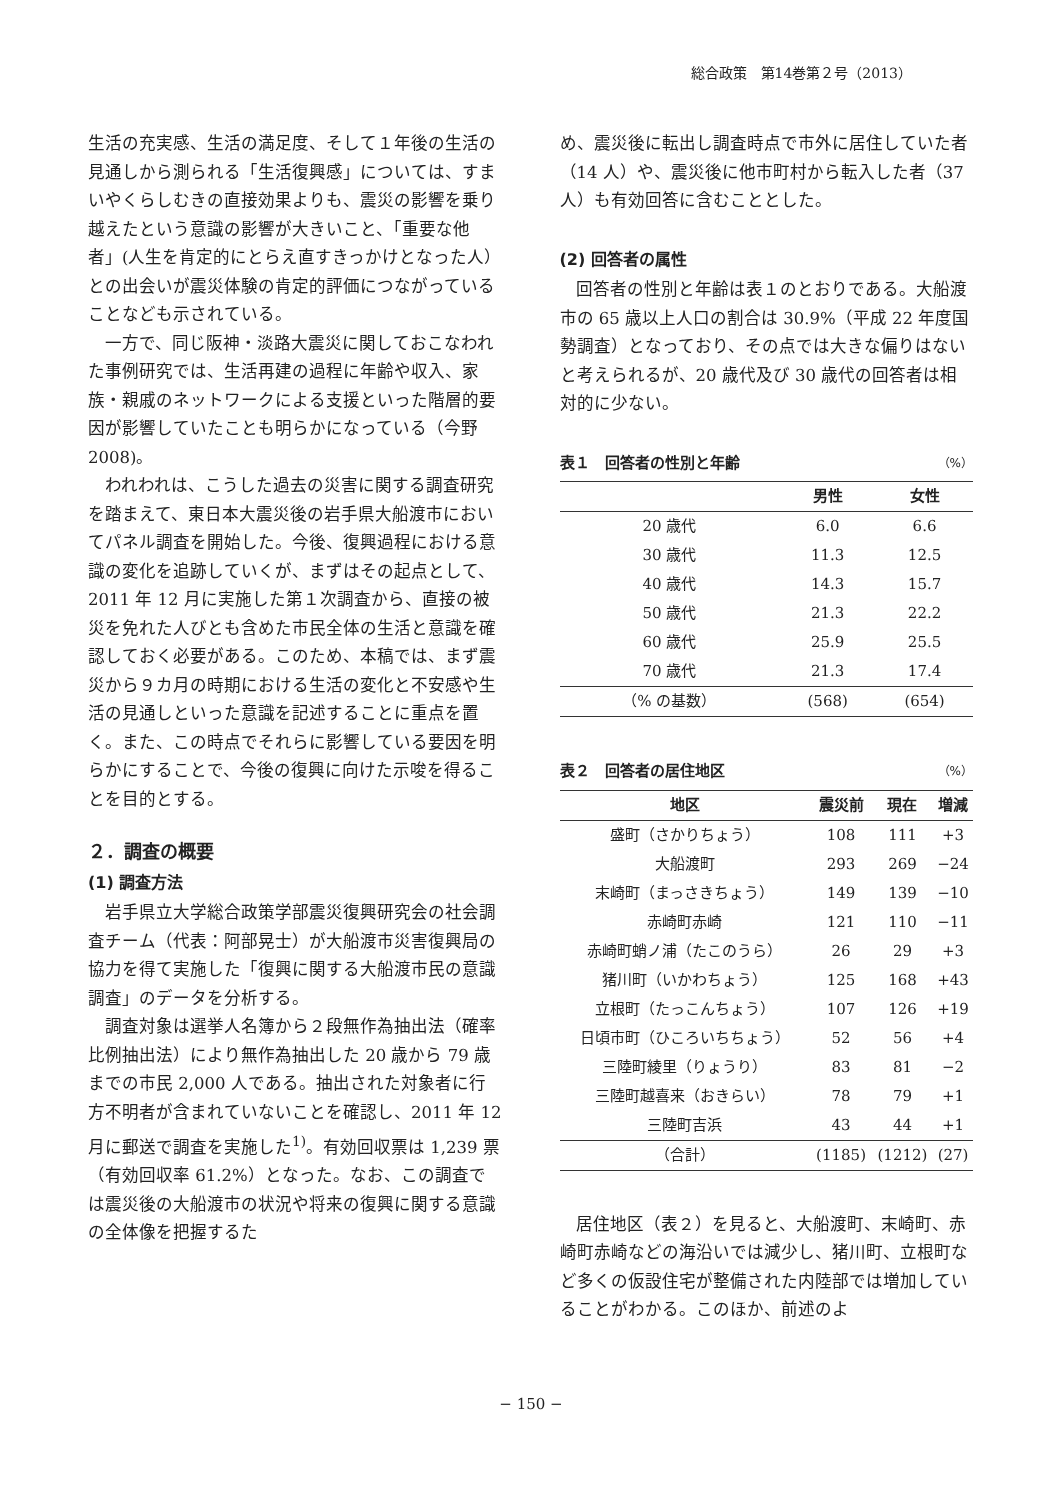総合政策　第14巻第２号（2013）
生活の充実感、生活の満足度、そして１年後の生活の見通しから測られる「生活復興感」については、すまいやくらしむきの直接効果よりも、震災の影響を乗り越えたという意識の影響が大きいこと、「重要な他者」(人生を肯定的にとらえ直すきっかけとなった人）との出会いが震災体験の肯定的評価につながっていることなども示されている。
一方で、同じ阪神・淡路大震災に関しておこなわれた事例研究では、生活再建の過程に年齢や収入、家族・親戚のネットワークによる支援といった階層的要因が影響していたことも明らかになっている（今野 2008)。
われわれは、こうした過去の災害に関する調査研究を踏まえて、東日本大震災後の岩手県大船渡市においてパネル調査を開始した。今後、復興過程における意識の変化を追跡していくが、まずはその起点として、2011 年 12 月に実施した第１次調査から、直接の被災を免れた人びとも含めた市民全体の生活と意識を確認しておく必要がある。このため、本稿では、まず震災から９カ月の時期における生活の変化と不安感や生活の見通しといった意識を記述することに重点を置く。また、この時点でそれらに影響している要因を明らかにすることで、今後の復興に向けた示唆を得ることを目的とする。
２．調査の概要
(1) 調査方法
岩手県立大学総合政策学部震災復興研究会の社会調査チーム（代表：阿部晃士）が大船渡市災害復興局の協力を得て実施した「復興に関する大船渡市民の意識調査」のデータを分析する。
調査対象は選挙人名簿から２段無作為抽出法（確率比例抽出法）により無作為抽出した 20 歳から 79 歳までの市民 2,000 人である。抽出された対象者に行方不明者が含まれていないことを確認し、2011 年 12 月に郵送で調査を実施した<sup>1)</sup>。有効回収票は 1,239 票（有効回収率 61.2%）となった。なお、この調査では震災後の大船渡市の状況や将来の復興に関する意識の全体像を把握するた
め、震災後に転出し調査時点で市外に居住していた者（14 人）や、震災後に他市町村から転入した者（37 人）も有効回答に含むこととした。
(2) 回答者の属性
回答者の性別と年齢は表１のとおりである。大船渡市の 65 歳以上人口の割合は 30.9%（平成 22 年度国勢調査）となっており、その点では大きな偏りはないと考えられるが、20 歳代及び 30 歳代の回答者は相対的に少ない。
表１　回答者の性別と年齢 （%）
| | 男性 | 女性 |
| --- | --- | --- |
| 20 歳代 | 6.0 | 6.6 |
| 30 歳代 | 11.3 | 12.5 |
| 40 歳代 | 14.3 | 15.7 |
| 50 歳代 | 21.3 | 22.2 |
| 60 歳代 | 25.9 | 25.5 |
| 70 歳代 | 21.3 | 17.4 |
| （% の基数） | (568) | (654) |
表２　回答者の居住地区 （%）
| 地区 | 震災前 | 現在 | 増減 |
| --- | --- | --- | --- |
| 盛町（さかりちょう） | 108 | 111 | +3 |
| 大船渡町 | 293 | 269 | −24 |
| 末崎町（まっさきちょう） | 149 | 139 | −10 |
| 赤崎町赤崎 | 121 | 110 | −11 |
| 赤崎町蛸ノ浦（たこのうら） | 26 | 29 | +3 |
| 猪川町（いかわちょう） | 125 | 168 | +43 |
| 立根町（たっこんちょう） | 107 | 126 | +19 |
| 日頃市町（ひころいちちょう） | 52 | 56 | +4 |
| 三陸町綾里（りょうり） | 83 | 81 | −2 |
| 三陸町越喜来（おきらい） | 78 | 79 | +1 |
| 三陸町吉浜 | 43 | 44 | +1 |
| （合計） | (1185) | (1212) | (27) |
居住地区（表２）を見ると、大船渡町、末崎町、赤崎町赤崎などの海沿いでは減少し、猪川町、立根町など多くの仮設住宅が整備された内陸部では増加していることがわかる。このほか、前述のよ
− 150 −